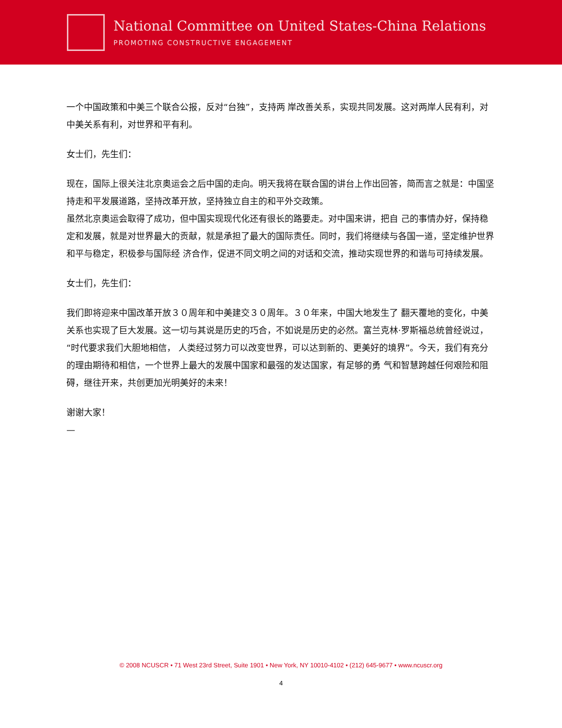National Committee on United States-China Relations
PROMOTING CONSTRUCTIVE ENGAGEMENT
一个中国政策和中美三个联合公报，反对“台独”，支持两 岸改善关系，实现共同发展。这对两岸人民有利，对中美关系有利，对世界和平有利。
女士们，先生们：
现在，国际上很关注北京奥运会之后中国的走向。明天我将在联合国的讲台上作出回答，简而言之就是：中国坚持走和平发展道路，坚持改革开放，坚持独立自主的和平外交政策。
虽然北京奥运会取得了成功，但中国实现现代化还有很长的路要走。对中国来讲，把自 己的事情办好，保持稳定和发展，就是对世界最大的贡献，就是承担了最大的国际责任。同时，我们将继续与各国一道，坚定维护世界和平与稳定，积极参与国际经 济合作，促进不同文明之间的对话和交流，推动实现世界的和谐与可持续发展。
女士们，先生们：
我们即将迎来中国改革开放３０周年和中美建交３０周年。３０年来，中国大地发生了 翻天覆地的变化，中美关系也实现了巨大发展。这一切与其说是历史的巧合，不如说是历史的必然。富兰克林·罗斯福总统曾经说过，“时代要求我们大胆地相信， 人类经过努力可以改变世界，可以达到新的、更美好的境界”。今天，我们有充分的理由期待和相信，一个世界上最大的发展中国家和最强的发达国家，有足够的勇 气和智慧跨越任何艰险和阻碍，继往开来，共创更加光明美好的未来！
谢谢大家！
—
© 2008 NCUSCR • 71 West 23rd Street, Suite 1901 • New York, NY 10010-4102 • (212) 645-9677 • www.ncuscr.org
4